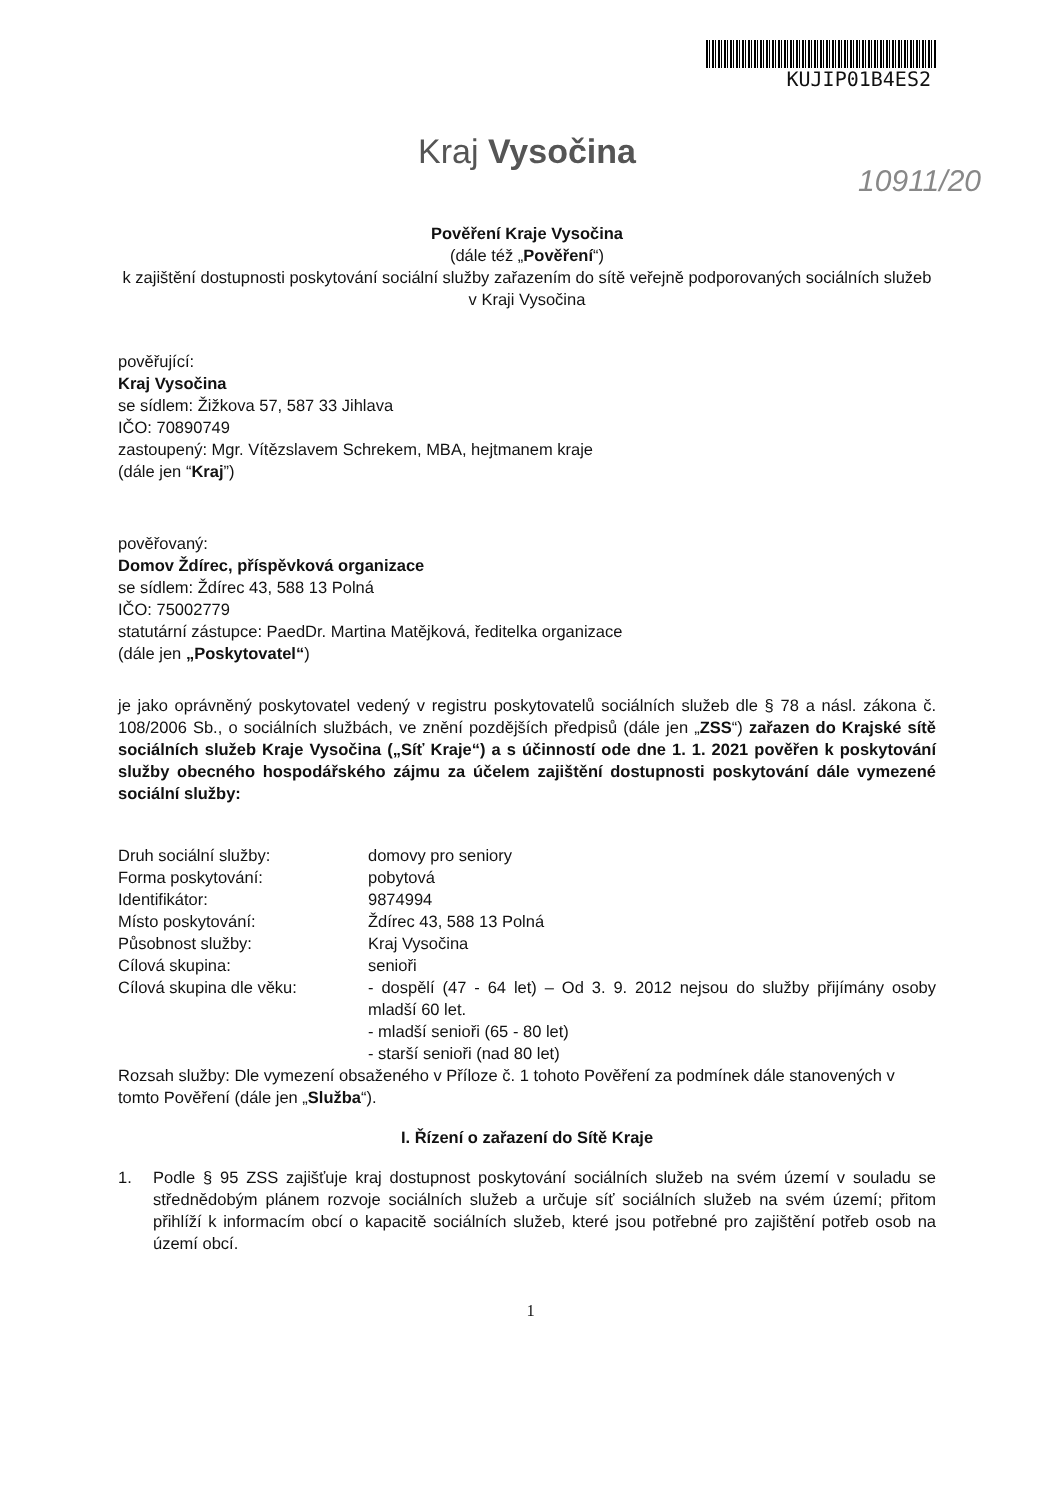KUJIP01B4ES2
Kraj Vysočina
10911/20
Pověření Kraje Vysočina
(dále též „Pověření“)
k zajištění dostupnosti poskytování sociální služby zařazením do sítě veřejně podporovaných sociálních služeb v Kraji Vysočina
pověřující:
Kraj Vysočina
se sídlem: Žižkova 57, 587 33 Jihlava
IČO: 70890749
zastoupený: Mgr. Vítězslavem Schrekem, MBA, hejtmanem kraje
(dále jen “Kraj”)
pověřovaný:
Domov Ždírec, příspěvková organizace
se sídlem: Ždírec 43, 588 13 Polná
IČO: 75002779
statutární zástupce: PaedDr. Martina Matějková, ředitelka organizace
(dále jen „Poskytovatel“)
je jako oprávněný poskytovatel vedený v registru poskytovatelů sociálních služeb dle § 78 a násl. zákona č. 108/2006 Sb., o sociálních službách, ve znění pozdějších předpisů (dále jen „ZSS“) zařazen do Krajské sítě sociálních služeb Kraje Vysočina („Síť Kraje“) a s účinností ode dne 1. 1. 2021 pověřen k poskytování služby obecného hospodářského zájmu za účelem zajištění dostupnosti poskytování dále vymezené sociální služby:
Druh sociální služby:
domovy pro seniory
Forma poskytování:
pobytová
Identifikátor:
9874994
Místo poskytování:
Ždírec 43, 588 13 Polná
Působnost služby:
Kraj Vysočina
Cílová skupina:
senioři
Cílová skupina dle věku:
- dospělí (47 - 64 let) – Od 3. 9. 2012 nejsou do služby přijímány osoby mladší 60 let.
- mladší senioři (65 - 80 let)
- starší senioři (nad 80 let)
Rozsah služby: Dle vymezení obsaženého v Příloze č. 1 tohoto Pověření za podmínek dále stanovených v tomto Pověření (dále jen „Služba“).
I. Řízení o zařazení do Sítě Kraje
1. Podle § 95 ZSS zajišťuje kraj dostupnost poskytování sociálních služeb na svém území v souladu se střednědobým plánem rozvoje sociálních služeb a určuje síť sociálních služeb na svém území; přitom přihlíží k informacím obcí o kapacitě sociálních služeb, které jsou potřebné pro zajištění potřeb osob na území obcí.
1